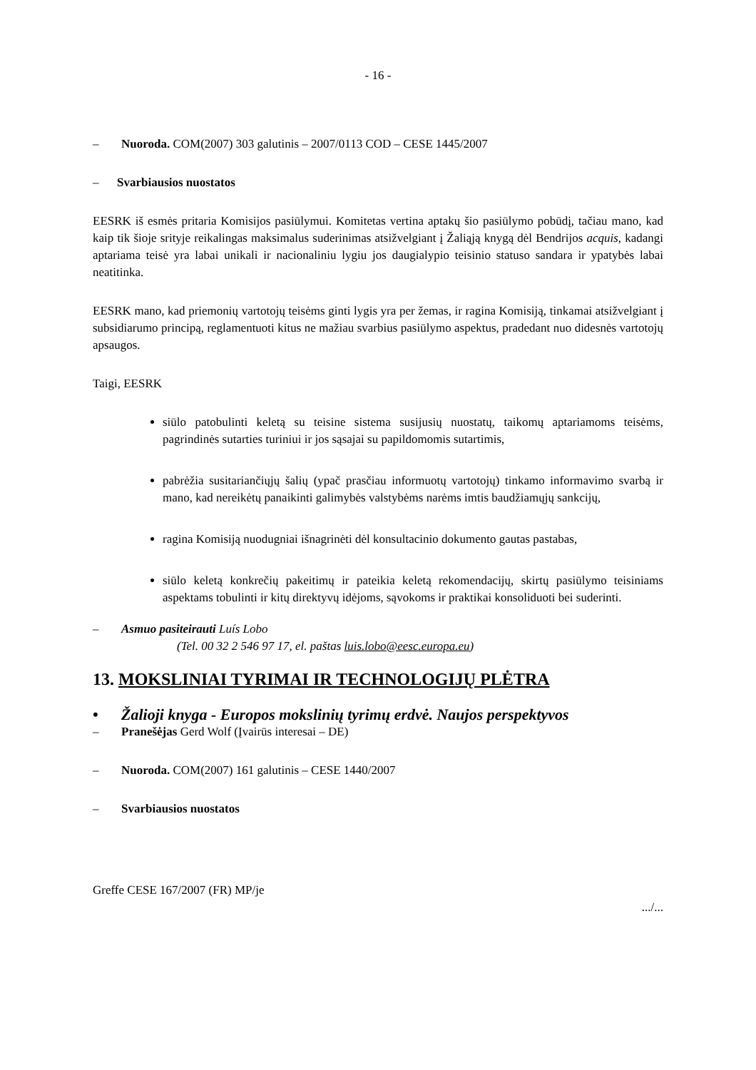- 16 -
– Nuoroda. COM(2007) 303 galutinis – 2007/0113 COD – CESE 1445/2007
– Svarbiausios nuostatos
EESRK iš esmės pritaria Komisijos pasiūlymui. Komitetas vertina aptakų šio pasiūlymo pobūdį, tačiau mano, kad kaip tik šioje srityje reikalingas maksimalus suderinimas atsižvelgiant į Žaliąją knygą dėl Bendrijos acquis, kadangi aptariama teisė yra labai unikali ir nacionaliniu lygiu jos daugialypio teisinio statuso sandara ir ypatybės labai neatitinka.
EESRK mano, kad priemonių vartotojų teisėms ginti lygis yra per žemas, ir ragina Komisiją, tinkamai atsižvelgiant į subsidiarumo principą, reglamentuoti kitus ne mažiau svarbius pasiūlymo aspektus, pradedant nuo didesnės vartotojų apsaugos.
Taigi, EESRK
siūlo patobulinti keletą su teisine sistema susijusių nuostatų, taikomų aptariamoms teisėms, pagrindinės sutarties turiniui ir jos sąsajai su papildomomis sutartimis,
pabrėžia susitariančiųjų šalių (ypač prasčiau informuotų vartotojų) tinkamo informavimo svarbą ir mano, kad nereikėtų panaikinti galimybės valstybėms narėms imtis baudžiamųjų sankcijų,
ragina Komisiją nuodugniai išnagrinėti dėl konsultacinio dokumento gautas pastabas,
siūlo keletą konkrečių pakeitimų ir pateikia keletą rekomendacijų, skirtų pasiūlymo teisiniams aspektams tobulinti ir kitų direktyvų idėjoms, sąvokoms ir praktikai konsoliduoti bei suderinti.
– Asmuo pasiteirauti Luís Lobo
(Tel. 00 32 2 546 97 17, el. paštas luis.lobo@eesc.europa.eu)
13. MOKSLINIAI TYRIMAI IR TECHNOLOGIJŲ PLĖTRA
• Žalioji knyga - Europos mokslinių tyrimų erdvė. Naujos perspektyvos
– Pranešėjas Gerd Wolf (Įvairūs interesai – DE)
– Nuoroda. COM(2007) 161 galutinis – CESE 1440/2007
– Svarbiausios nuostatos
Greffe CESE 167/2007 (FR) MP/je
.../...